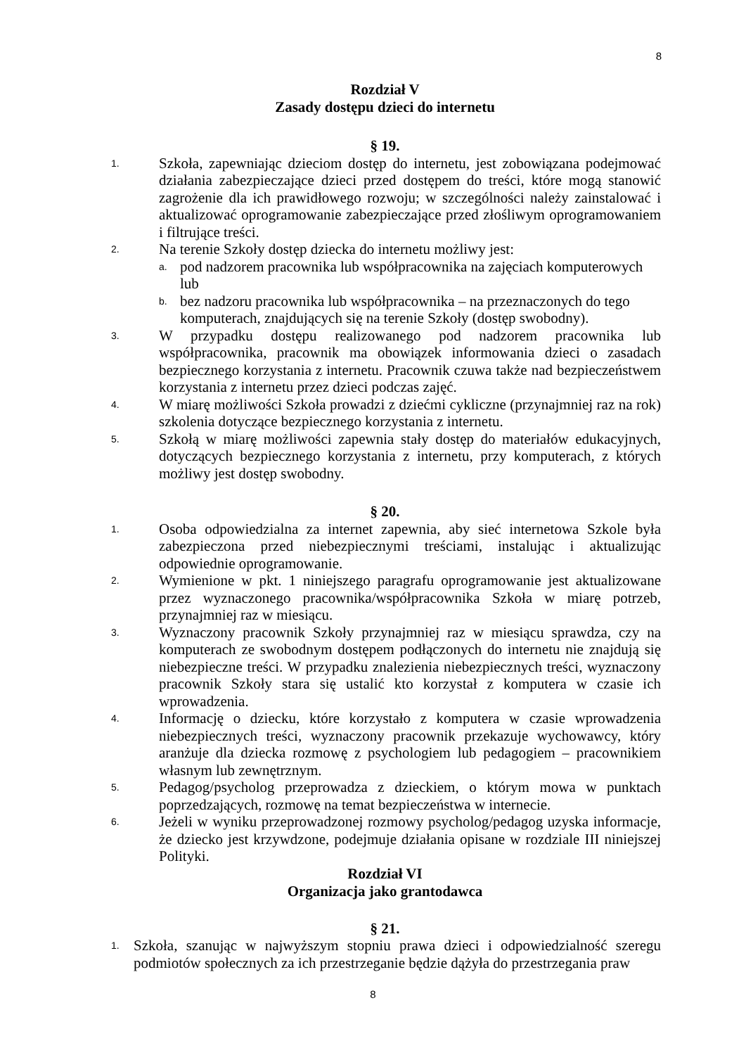8
Rozdział V
Zasady dostępu dzieci do internetu
§ 19.
1. Szkoła, zapewniając dzieciom dostęp do internetu, jest zobowiązana podejmować działania zabezpieczające dzieci przed dostępem do treści, które mogą stanowić zagrożenie dla ich prawidłowego rozwoju; w szczególności należy zainstalować i aktualizować oprogramowanie zabezpieczające przed złośliwym oprogramowaniem i filtrujące treści.
2. Na terenie Szkoły dostęp dziecka do internetu możliwy jest:
a. pod nadzorem pracownika lub współpracownika na zajęciach komputerowych lub
b. bez nadzoru pracownika lub współpracownika – na przeznaczonych do tego komputerach, znajdujących się na terenie Szkoły (dostęp swobodny).
3. W przypadku dostępu realizowanego pod nadzorem pracownika lub współpracownika, pracownik ma obowiązek informowania dzieci o zasadach bezpiecznego korzystania z internetu. Pracownik czuwa także nad bezpieczeństwem korzystania z internetu przez dzieci podczas zajęć.
4. W miarę możliwości Szkoła prowadzi z dziećmi cykliczne (przynajmniej raz na rok) szkolenia dotyczące bezpiecznego korzystania z internetu.
5. Szkołą w miarę możliwości zapewnia stały dostęp do materiałów edukacyjnych, dotyczących bezpiecznego korzystania z internetu, przy komputerach, z których możliwy jest dostęp swobodny.
§ 20.
1. Osoba odpowiedzialna za internet zapewnia, aby sieć internetowa Szkole była zabezpieczona przed niebezpiecznymi treściami, instalując i aktualizując odpowiednie oprogramowanie.
2. Wymienione w pkt. 1 niniejszego paragrafu oprogramowanie jest aktualizowane przez wyznaczonego pracownika/współpracownika Szkoła w miarę potrzeb, przynajmniej raz w miesiącu.
3. Wyznaczony pracownik Szkoły przynajmniej raz w miesiącu sprawdza, czy na komputerach ze swobodnym dostępem podłączonych do internetu nie znajdują się niebezpieczne treści. W przypadku znalezienia niebezpiecznych treści, wyznaczony pracownik Szkoły stara się ustalić kto korzystał z komputera w czasie ich wprowadzenia.
4. Informację o dziecku, które korzystało z komputera w czasie wprowadzenia niebezpiecznych treści, wyznaczony pracownik przekazuje wychowawcy, który aranżuje dla dziecka rozmowę z psychologiem lub pedagogiem – pracownikiem własnym lub zewnętrznym.
5. Pedagog/psycholog przeprowadza z dzieckiem, o którym mowa w punktach poprzedzających, rozmowę na temat bezpieczeństwa w internecie.
6. Jeżeli w wyniku przeprowadzonej rozmowy psycholog/pedagog uzyska informacje, że dziecko jest krzywdzone, podejmuje działania opisane w rozdziale III niniejszej Polityki.
Rozdział VI
Organizacja jako grantodawca
§ 21.
1. Szkoła, szanując w najwyższym stopniu prawa dzieci i odpowiedzialność szeregu podmiotów społecznych za ich przestrzeganie będzie dążyła do przestrzegania praw
8